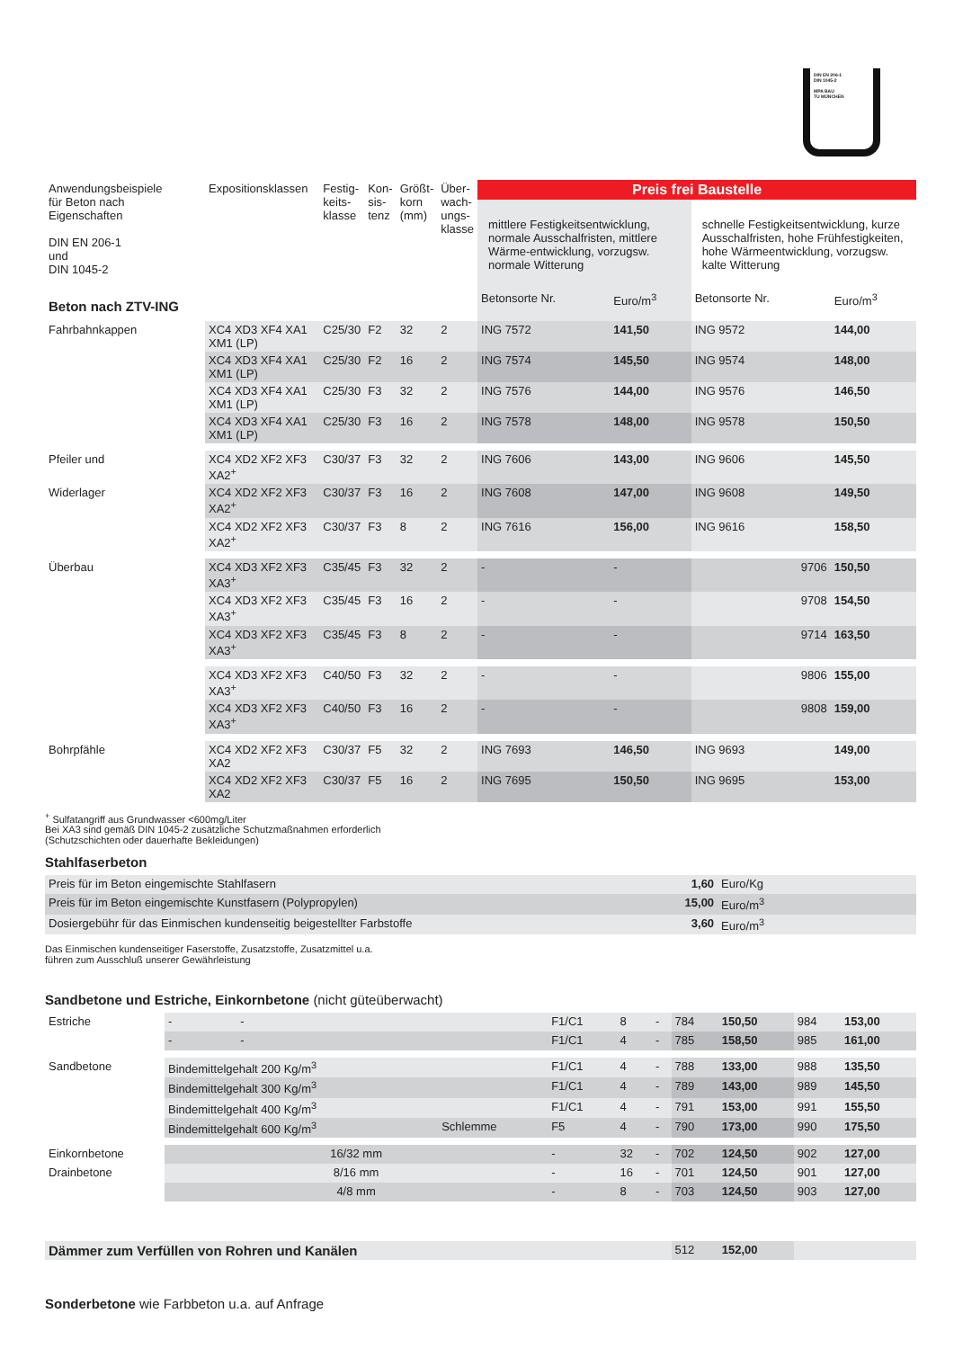DIN EN 206-1
DIN 1045-2
MPA BAU
TU MÜNCHEN
| Anwendungsbeispiele für Beton nach Eigenschaften DIN EN 206-1 und DIN 1045-2 | Expositionsklassen | Festig- keits- klasse | Kon- sis- tenz | Größt- korn (mm) | Über- wach- ungs- klasse | Preis frei Baustelle | | | |
| --- | --- | --- | --- | --- | --- | --- | --- | --- | --- |
| | | | | | | mittlere Festigkeitsentwicklung, normale Ausschalfristen, mittlere Wärme-entwicklung, vorzugsw. normale Witterung | | schnelle Festigkeitsentwicklung, kurze Ausschalfristen, hohe Frühfestigkeiten, hohe Wärmeentwicklung, vorzugsw. kalte Witterung | |
| Beton nach ZTV-ING | | | | | | Betonsorte Nr. | Euro/m<sup>3</sup> | Betonsorte Nr. | Euro/m<sup>3</sup> |
| Fahrbahnkappen | XC4 XD3 XF4 XA1 XM1 (LP) | C25/30 | F2 | 32 | 2 | ING 7572 | 141,50 | ING 9572 | 144,00 |
| | XC4 XD3 XF4 XA1 XM1 (LP) | C25/30 | F2 | 16 | 2 | ING 7574 | 145,50 | ING 9574 | 148,00 |
| | XC4 XD3 XF4 XA1 XM1 (LP) | C25/30 | F3 | 32 | 2 | ING 7576 | 144,00 | ING 9576 | 146,50 |
| | XC4 XD3 XF4 XA1 XM1 (LP) | C25/30 | F3 | 16 | 2 | ING 7578 | 148,00 | ING 9578 | 150,50 |
| Pfeiler und | XC4 XD2 XF2 XF3 XA2<sup>+</sup> | C30/37 | F3 | 32 | 2 | ING 7606 | 143,00 | ING 9606 | 145,50 |
| Widerlager | XC4 XD2 XF2 XF3 XA2<sup>+</sup> | C30/37 | F3 | 16 | 2 | ING 7608 | 147,00 | ING 9608 | 149,50 |
| | XC4 XD2 XF2 XF3 XA2<sup>+</sup> | C30/37 | F3 | 8 | 2 | ING 7616 | 156,00 | ING 9616 | 158,50 |
| Überbau | XC4 XD3 XF2 XF3 XA3<sup>+</sup> | C35/45 | F3 | 32 | 2 | - | - | 9706 | 150,50 |
| | XC4 XD3 XF2 XF3 XA3<sup>+</sup> | C35/45 | F3 | 16 | 2 | - | - | 9708 | 154,50 |
| | XC4 XD3 XF2 XF3 XA3<sup>+</sup> | C35/45 | F3 | 8 | 2 | - | - | 9714 | 163,50 |
| | XC4 XD3 XF2 XF3 XA3<sup>+</sup> | C40/50 | F3 | 32 | 2 | - | - | 9806 | 155,00 |
| | XC4 XD3 XF2 XF3 XA3<sup>+</sup> | C40/50 | F3 | 16 | 2 | - | - | 9808 | 159,00 |
| Bohrpfähle | XC4 XD2 XF2 XF3 XA2 | C30/37 | F5 | 32 | 2 | ING 7693 | 146,50 | ING 9693 | 149,00 |
| | XC4 XD2 XF2 XF3 XA2 | C30/37 | F5 | 16 | 2 | ING 7695 | 150,50 | ING 9695 | 153,00 |
<sup>+</sup> Sulfatangriff aus Grundwasser <600mg/Liter
Bei XA3 sind gemäß DIN 1045-2 zusätzliche Schutzmaßnahmen erforderlich
(Schutzschichten oder dauerhafte Bekleidungen)
Stahlfaserbeton
| Preis für im Beton eingemischte Stahlfasern | 1,60 | Euro/Kg |
| Preis für im Beton eingemischte Kunstfasern (Polypropylen) | 15,00 | Euro/m<sup>3</sup> |
| Dosiergebühr für das Einmischen kundenseitig beigestellter Farbstoffe | 3,60 | Euro/m<sup>3</sup> |
Das Einmischen kundenseitiger Faserstoffe, Zusatzstoffe, Zusatzmittel u.a.
führen zum Ausschluß unserer Gewährleistung
Sandbetone und Estriche, Einkornbetone (nicht güteüberwacht)
| Estriche | - - | | F1/C1 | 8 | - | 784 | 150,50 | 984 | 153,00 |
| | - - | | F1/C1 | 4 | - | 785 | 158,50 | 985 | 161,00 |
| Sandbetone | Bindemittelgehalt 200 Kg/m<sup>3</sup> | | F1/C1 | 4 | - | 788 | 133,00 | 988 | 135,50 |
| | Bindemittelgehalt 300 Kg/m<sup>3</sup> | | F1/C1 | 4 | - | 789 | 143,00 | 989 | 145,50 |
| | Bindemittelgehalt 400 Kg/m<sup>3</sup> | | F1/C1 | 4 | - | 791 | 153,00 | 991 | 155,50 |
| | Bindemittelgehalt 600 Kg/m<sup>3</sup> | Schlemme | F5 | 4 | - | 790 | 173,00 | 990 | 175,50 |
| Einkornbetone | 16/32 mm | | - | 32 | - | 702 | 124,50 | 902 | 127,00 |
| Drainbetone | 8/16 mm | | - | 16 | - | 701 | 124,50 | 901 | 127,00 |
| | 4/8 mm | | - | 8 | - | 703 | 124,50 | 903 | 127,00 |
| Dämmer zum Verfüllen von Rohren und Kanälen | | | | | | 512 | 152,00 | | |
Sonderbetone wie Farbbeton u.a. auf Anfrage